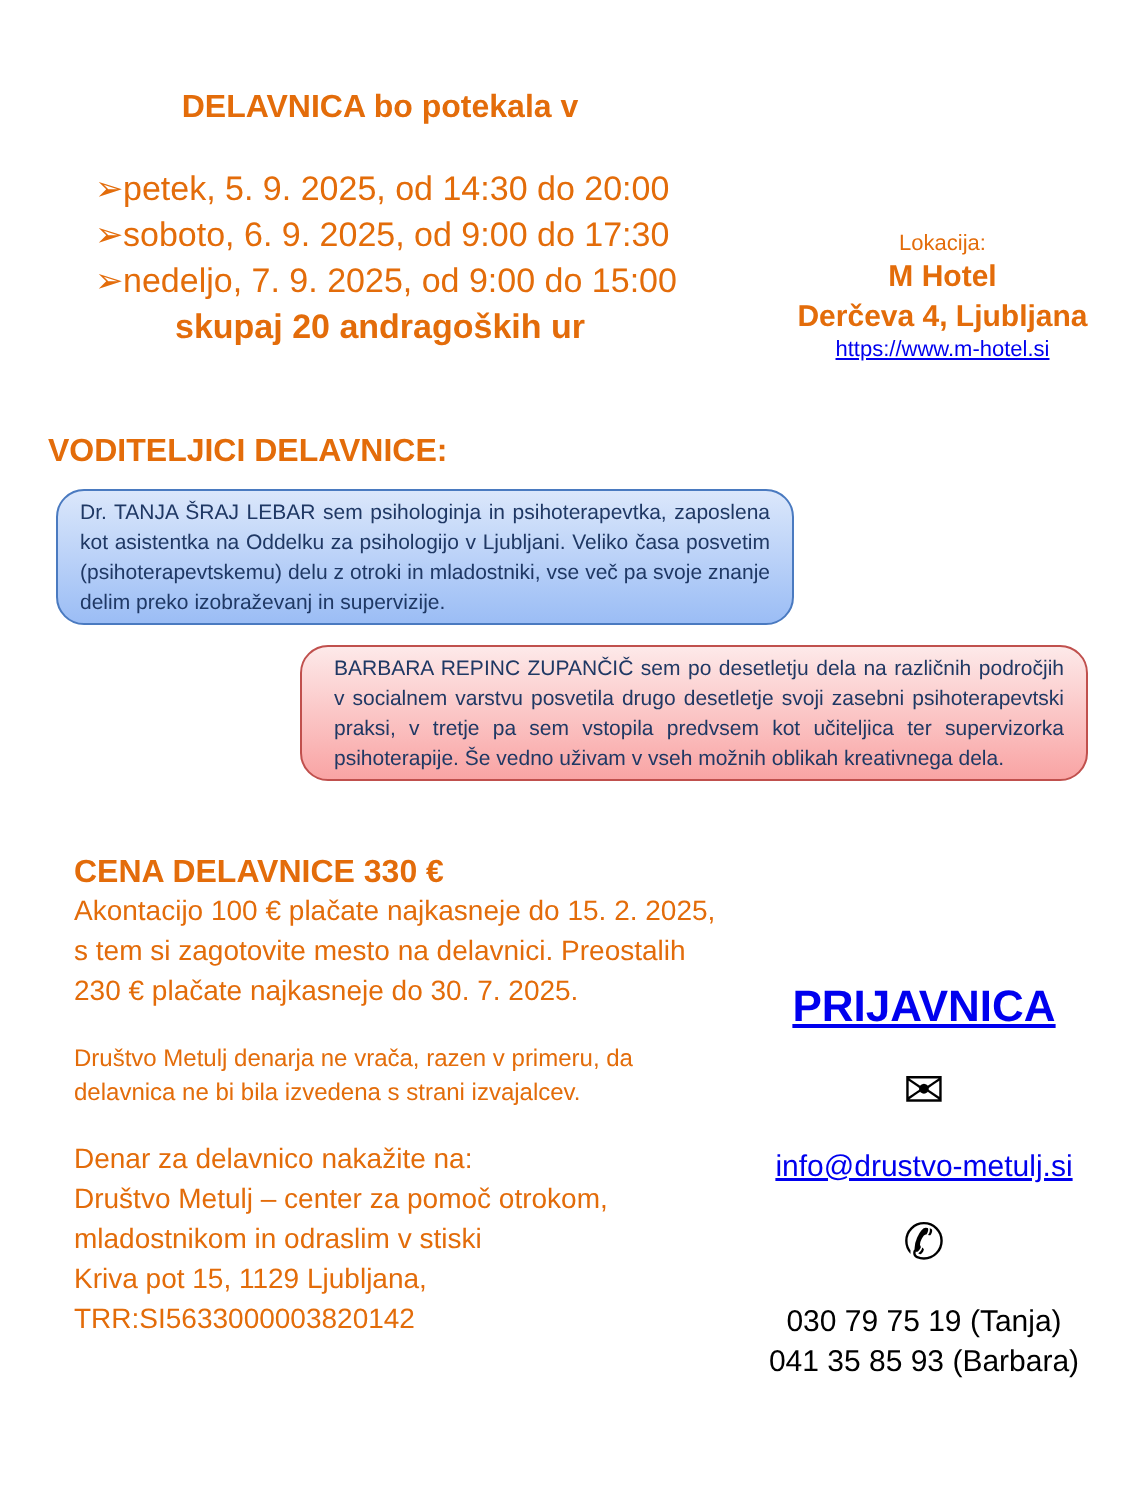DELAVNICA bo potekala v
➢petek, 5. 9. 2025, od 14:30 do 20:00
➢soboto, 6. 9. 2025, od 9:00 do 17:30
➢nedeljo, 7. 9. 2025, od 9:00 do 15:00
skupaj 20 andragoških ur
Lokacija:
M Hotel
Derčeva 4, Ljubljana
https://www.m-hotel.si
VODITELJICI DELAVNICE:
Dr. TANJA ŠRAJ LEBAR sem psihologinja in psihoterapevtka, zaposlena kot asistentka na Oddelku za psihologijo v Ljubljani. Veliko časa posvetim (psihoterapevtskemu) delu z otroki in mladostniki, vse več pa svoje znanje delim preko izobraževanj in supervizije.
BARBARA REPINC ZUPANČIČ sem po desetletju dela na različnih področjih v socialnem varstvu posvetila drugo desetletje svoji zasebni psihoterapevtski praksi, v tretje pa sem vstopila predvsem kot učiteljica ter supervizorka psihoterapije. Še vedno uživam v vseh možnih oblikah kreativnega dela.
CENA DELAVNICE 330 €
Akontacijo 100 € plačate najkasneje do 15. 2. 2025, s tem si zagotovite mesto na delavnici. Preostalih 230 € plačate najkasneje do 30. 7. 2025.
Društvo Metulj denarja ne vrača, razen v primeru, da delavnica ne bi bila izvedena s strani izvajalcev.
Denar za delavnico nakažite na:
Društvo Metulj – center za pomoč otrokom, mladostnikom in odraslim v stiski
Kriva pot 15, 1129 Ljubljana,
TRR:SI5633000003820142
PRIJAVNICA
✉
info@drustvo-metulj.si
✆
030 79 75 19 (Tanja)
041 35 85 93 (Barbara)